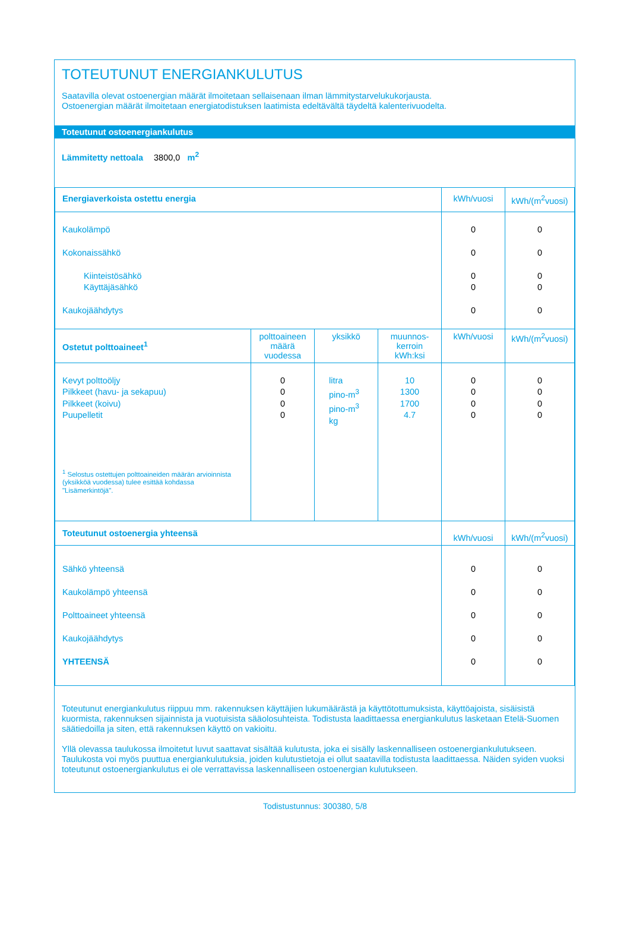TOTEUTUNUT ENERGIANKULUTUS
Saatavilla olevat ostoenergian määrät ilmoitetaan sellaisenaan ilman lämmitystarvelukukorjausta.
Ostoenergian määrät ilmoitetaan energiatodistuksen laatimista edeltävältä täydeltä kalenterivuodelta.
Toteutunut ostoenergiankulutus
Lämmitetty nettoala 3800,0 m<sup>2</sup>
| Energiaverkoista ostettu energia | | | | kWh/vuosi | kWh/(m<sup>2</sup>vuosi) |
| --- | --- | --- | --- | --- | --- |
| Kaukolämpö Kokonaissähkö Kiinteistösähkö Käyttäjäsähkö Kaukojäähdytys | | | | 0 0 0 0 0 | 0 0 0 0 0 |
| Ostetut polttoaineet<sup>1</sup> | polttoaineen määrä vuodessa | yksikkö | muunnos-kerroin kWh:ksi | kWh/vuosi | kWh/(m<sup>2</sup>vuosi) |
| Kevyt polttoöljy Pilkkeet (havu- ja sekapuu) Pilkkeet (koivu) Puupelletit <sup>1</sup> Selostus ostettujen polttoaineiden määrän arvioinnista (yksikköä vuodessa) tulee esittää kohdassa "Lisämerkintöjä". | 0 0 0 0 | litra pino-m<sup>3</sup> pino-m<sup>3</sup> kg | 10 1300 1700 4.7 | 0 0 0 0 | 0 0 0 0 |
| Toteutunut ostoenergia yhteensä | | | | kWh/vuosi | kWh/(m<sup>2</sup>vuosi) |
| Sähkö yhteensä Kaukolämpö yhteensä Polttoaineet yhteensä Kaukojäähdytys YHTEENSÄ | | | | 0 0 0 0 0 | 0 0 0 0 0 |
Toteutunut energiankulutus riippuu mm. rakennuksen käyttäjien lukumäärästä ja käyttötottumuksista, käyttöajoista, sisäisistä kuormista, rakennuksen sijainnista ja vuotuisista sääolosuhteista. Todistusta laadittaessa energiankulutus lasketaan Etelä-Suomen säätiedoilla ja siten, että rakennuksen käyttö on vakioitu.
Yllä olevassa taulukossa ilmoitetut luvut saattavat sisältää kulutusta, joka ei sisälly laskennalliseen ostoenergiankulutukseen. Taulukosta voi myös puuttua energiankulutuksia, joiden kulutustietoja ei ollut saatavilla todistusta laadittaessa. Näiden syiden vuoksi toteutunut ostoenergiankulutus ei ole verrattavissa laskennalliseen ostoenergian kulutukseen.
Todistustunnus: 300380, 5/8